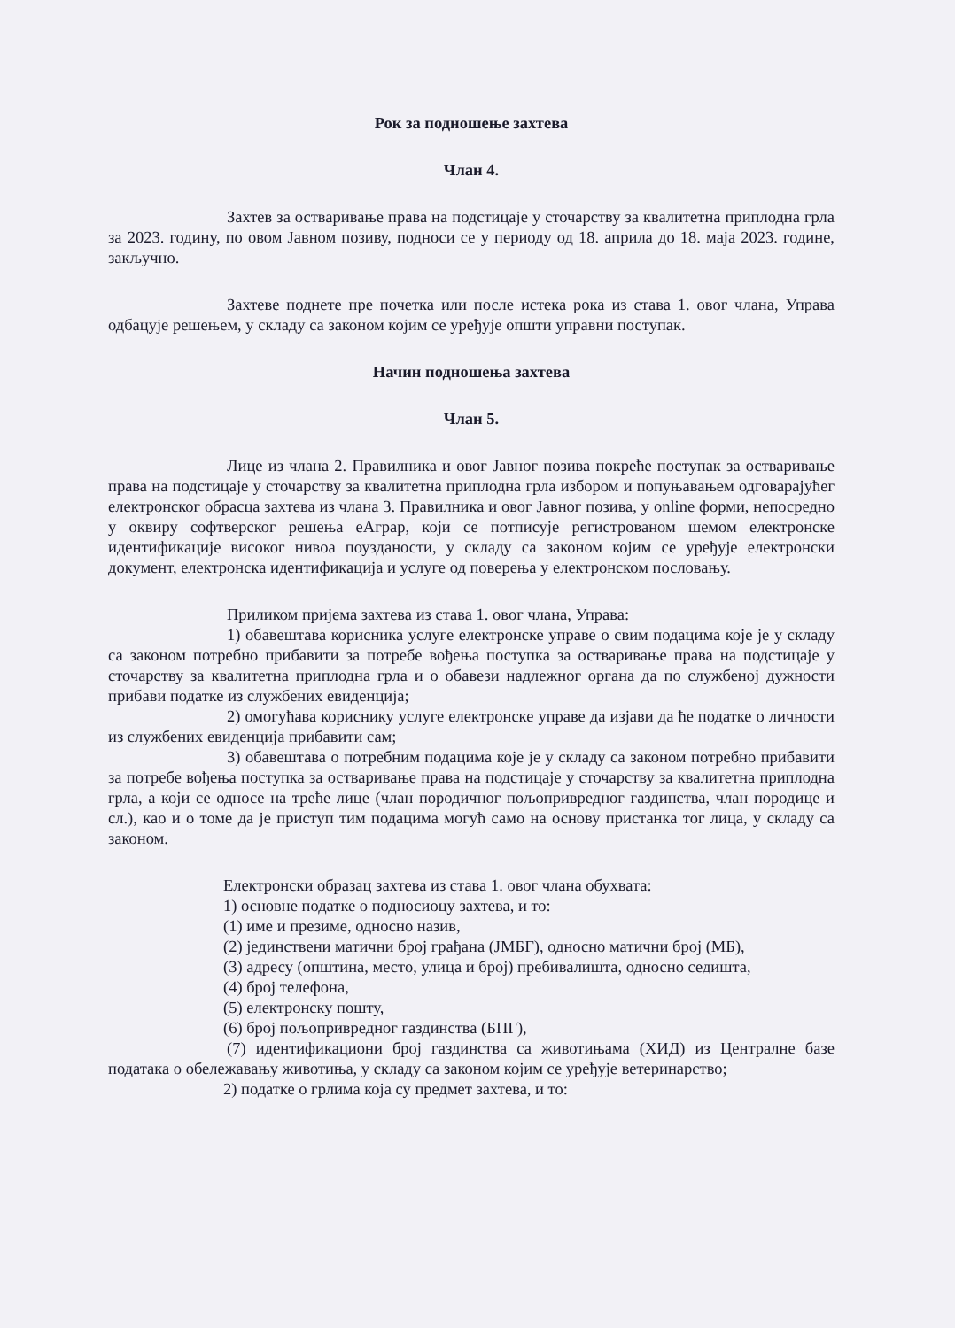Рок за подношење захтева
Члан 4.
Захтев за остваривање права на подстицаје у сточарству за квалитетна приплодна грла за 2023. годину, по овом Јавном позиву, подноси се у периоду од 18. априла до 18. маја 2023. године, закључно.
Захтеве поднете пре почетка или после истека рока из става 1. овог члана, Управа одбацује решењем, у складу са законом којим се уређује општи управни поступак.
Начин подношења захтева
Члан 5.
Лице из члана 2. Правилника и овог Јавног позива покреће поступак за остваривање права на подстицаје у сточарству за квалитетна приплодна грла избором и попуњавањем одговарајућег електронског обрасца захтева из члана 3. Правилника и овог Јавног позива, у online форми, непосредно у оквиру софтверског решења еАграр, који се потписује регистрованом шемом електронске идентификације високог нивоа поузданости, у складу са законом којим се уређује електронски документ, електронска идентификација и услуге од поверења у електронском пословању.
Приликом пријема захтева из става 1. овог члана, Управа:
1) обавештава корисника услуге електронске управе о свим подацима које је у складу са законом потребно прибавити за потребе вођења поступка за остваривање права на подстицаје у сточарству за квалитетна приплодна грла и о обавези надлежног органа да по службеној дужности прибави податке из службених евиденција;
2) омогућава кориснику услуге електронске управе да изјави да ће податке о личности из службених евиденција прибавити сам;
3) обавештава о потребним подацима које је у складу са законом потребно прибавити за потребе вођења поступка за остваривање права на подстицаје у сточарству за квалитетна приплодна грла, а који се односе на треће лице (члан породичног пољопривредног газдинства, члан породице и сл.), као и о томе да је приступ тим подацима могућ само на основу пристанка тог лица, у складу са законом.
Електронски образац захтева из става 1. овог члана обухвата:
1) основне податке о подносиоцу захтева, и то:
(1) име и презиме, односно назив,
(2) јединствени матични број грађана (ЈМБГ), односно матични број (МБ),
(3) адресу (општина, место, улица и број) пребивалишта, односно седишта,
(4) број телефона,
(5) електронску пошту,
(6) број пољопривредног газдинства (БПГ),
(7) идентификациони број газдинства са животињама (ХИД) из Централне базе података о обележавању животиња, у складу са законом којим се уређује ветеринарство;
2) податке о грлима која су предмет захтева, и то: